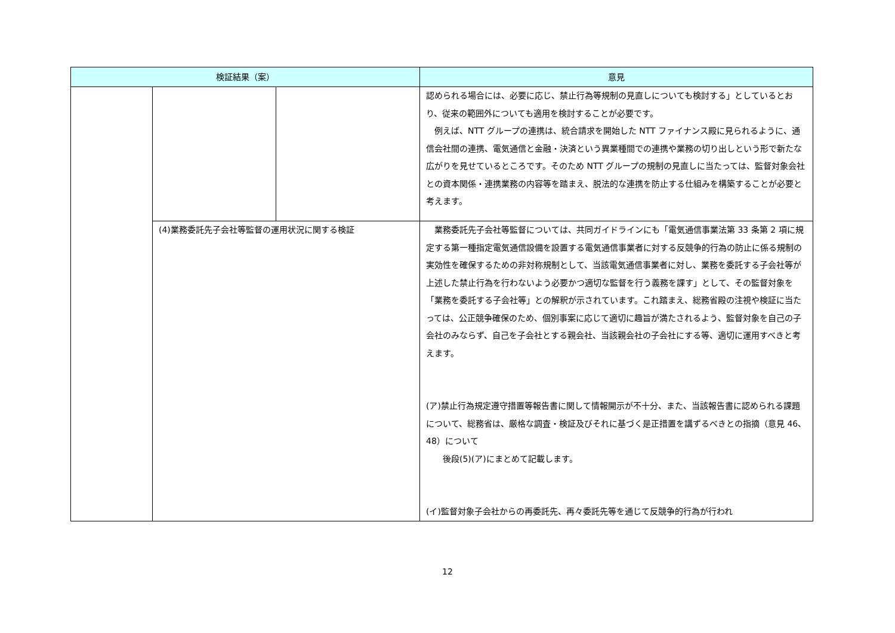| 検証結果（案） | | | 意見 |
| --- | --- | --- | --- |
| | | | 認められる場合には、必要に応じ、禁止行為等規制の見直しについても検討する」としているとおり、従来の範囲外についても適用を検討することが必要です。 例えば、NTT グループの連携は、統合請求を開始した NTT ファイナンス殿に見られるように、通信会社間の連携、電気通信と金融・決済という異業種間での連携や業務の切り出しという形で新たな広がりを見せているところです。そのため NTT グループの規制の見直しに当たっては、監督対象会社との資本関係・連携業務の内容等を踏まえ、脱法的な連携を防止する仕組みを構築することが必要と考えます。 |
| | (4)業務委託先子会社等監督の運用状況に関する検証 | | 業務委託先子会社等監督については、共同ガイドラインにも「電気通信事業法第 33 条第 2 項に規定する第一種指定電気通信設備を設置する電気通信事業者に対する反競争的行為の防止に係る規制の実効性を確保するための非対称規制として、当該電気通信事業者に対し、業務を委託する子会社等が上述した禁止行為を行わないよう必要かつ適切な監督を行う義務を課す」として、その監督対象を「業務を委託する子会社等」との解釈が示されています。これ踏まえ、総務省殿の注視や検証に当たっては、公正競争確保のため、個別事案に応じて適切に趣旨が満たされるよう、監督対象を自己の子会社のみならず、自己を子会社とする親会社、当該親会社の子会社にする等、適切に運用すべきと考えます。 (ア)禁止行為規定遵守措置等報告書に関して情報開示が不十分、また、当該報告書に認められる課題について、総務省は、厳格な調査・検証及びそれに基づく是正措置を講ずるべきとの指摘（意見 46、48）について 後段(5)(ア)にまとめて記載します。 (イ)監督対象子会社からの再委託先、再々委託先等を通じて反競争的行為が行われ |
12